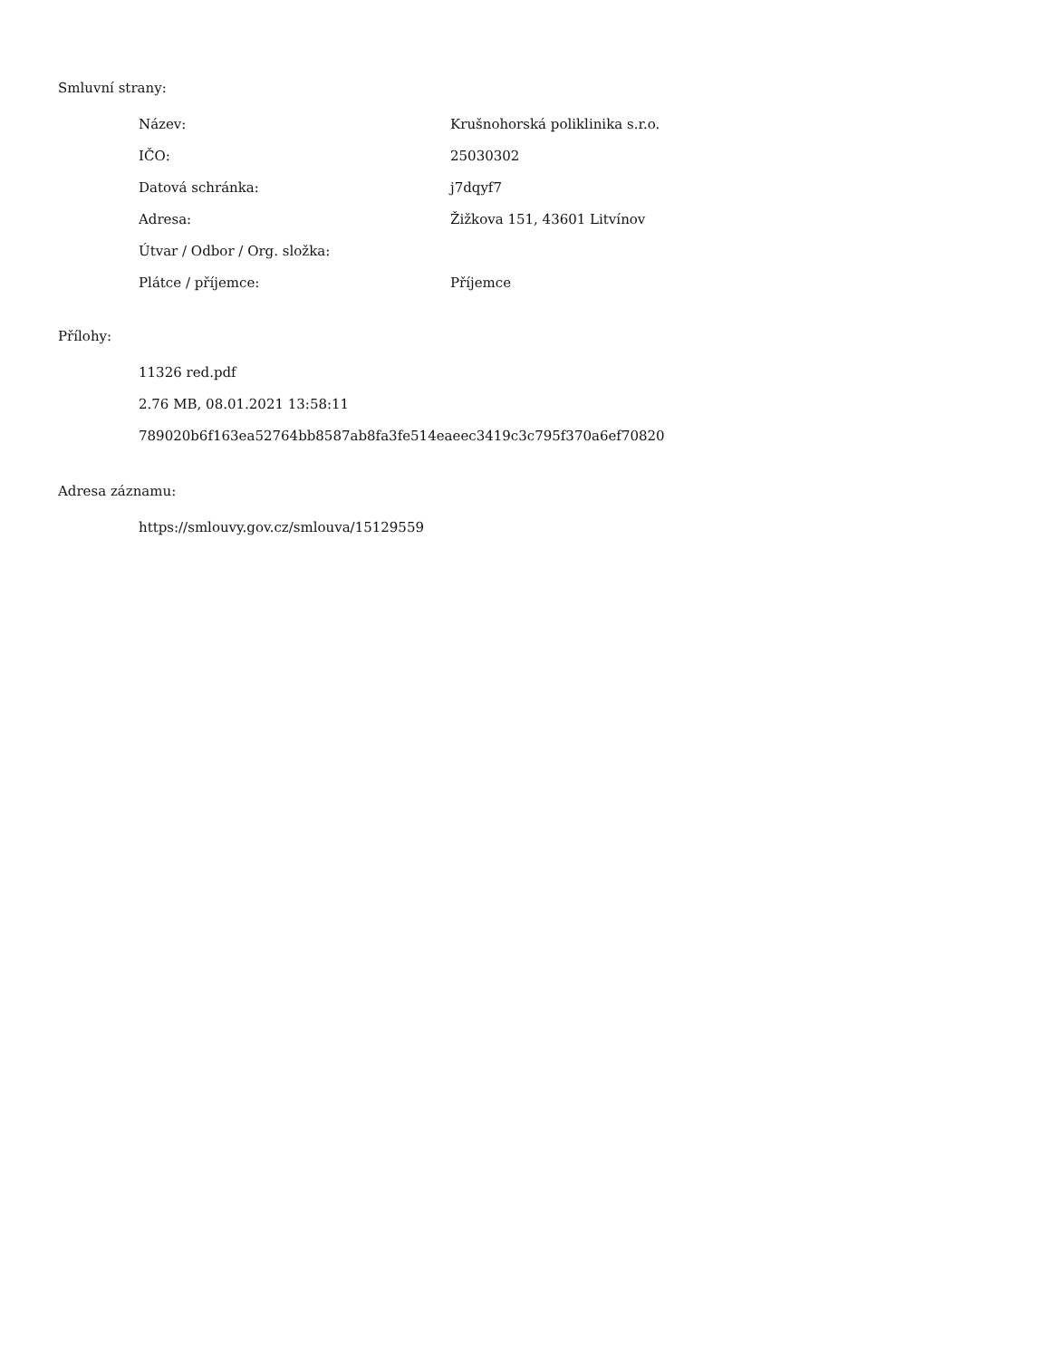Smluvní strany:
| Název: | Krušnohorská poliklinika s.r.o. |
| IČO: | 25030302 |
| Datová schránka: | j7dqyf7 |
| Adresa: | Žižkova 151, 43601 Litvínov |
| Útvar / Odbor / Org. složka: | |
| Plátce / příjemce: | Příjemce |
Přílohy:
11326 red.pdf
2.76 MB, 08.01.2021 13:58:11
789020b6f163ea52764bb8587ab8fa3fe514eaeec3419c3c795f370a6ef70820
Adresa záznamu:
https://smlouvy.gov.cz/smlouva/15129559